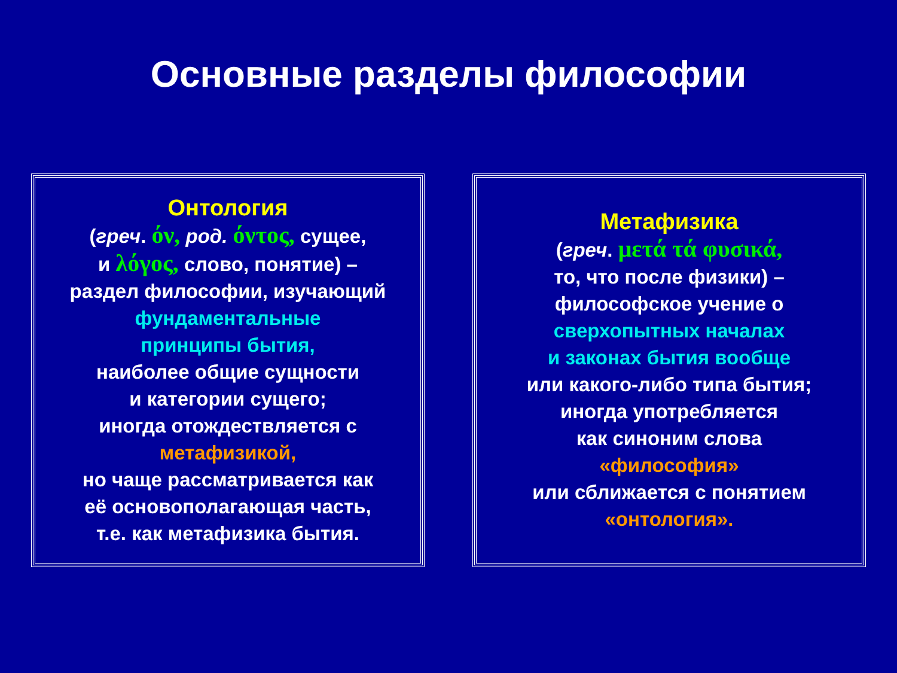Основные разделы философии
Онтология
(греч. όν, род. όντος, сущее,
и λόγος, слово, понятие) –
раздел философии, изучающий
фундаментальные
принципы бытия,
наиболее общие сущности
и категории сущего;
иногда отождествляется с
метафизикой,
но чаще рассматривается как
её основополагающая часть,
т.е. как метафизика бытия.
Метафизика
(греч. μετά τά φυσικά,
то, что после физики) –
философское учение о
сверхопытных началах
и законах бытия вообще
или какого-либо типа бытия;
иногда употребляется
как синоним слова
«философия»
или сближается с понятием
«онтология».